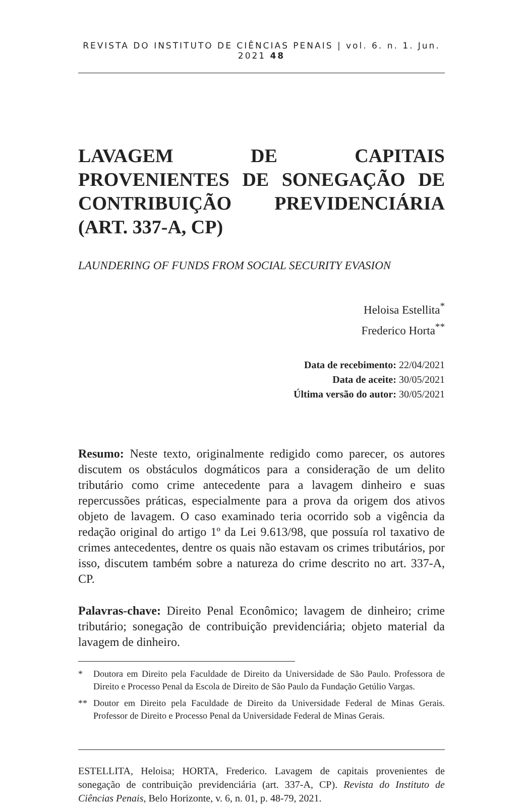REVISTA DO INSTITUTO DE CIÊNCIAS PENAIS | vol. 6. n. 1. Jun. 2021 48
LAVAGEM DE CAPITAIS PROVENIENTES DE SONEGAÇÃO DE CONTRIBUIÇÃO PREVIDENCIÁRIA (ART. 337-A, CP)
LAUNDERING OF FUNDS FROM SOCIAL SECURITY EVASION
Heloisa Estellita<sup>*</sup>
Frederico Horta<sup>**</sup>
Data de recebimento: 22/04/2021
Data de aceite: 30/05/2021
Última versão do autor: 30/05/2021
Resumo: Neste texto, originalmente redigido como parecer, os autores discutem os obstáculos dogmáticos para a consideração de um delito tributário como crime antecedente para a lavagem dinheiro e suas repercussões práticas, especialmente para a prova da origem dos ativos objeto de lavagem. O caso examinado teria ocorrido sob a vigência da redação original do artigo 1º da Lei 9.613/98, que possuía rol taxativo de crimes antecedentes, dentre os quais não estavam os crimes tributários, por isso, discutem também sobre a natureza do crime descrito no art. 337-A, CP.
Palavras-chave: Direito Penal Econômico; lavagem de dinheiro; crime tributário; sonegação de contribuição previdenciária; objeto material da lavagem de dinheiro.
* Doutora em Direito pela Faculdade de Direito da Universidade de São Paulo. Professora de Direito e Processo Penal da Escola de Direito de São Paulo da Fundação Getúlio Vargas.
** Doutor em Direito pela Faculdade de Direito da Universidade Federal de Minas Gerais. Professor de Direito e Processo Penal da Universidade Federal de Minas Gerais.
ESTELLITA, Heloisa; HORTA, Frederico. Lavagem de capitais provenientes de sonegação de contribuição previdenciária (art. 337-A, CP). Revista do Instituto de Ciências Penais, Belo Horizonte, v. 6, n. 01, p. 48-79, 2021.